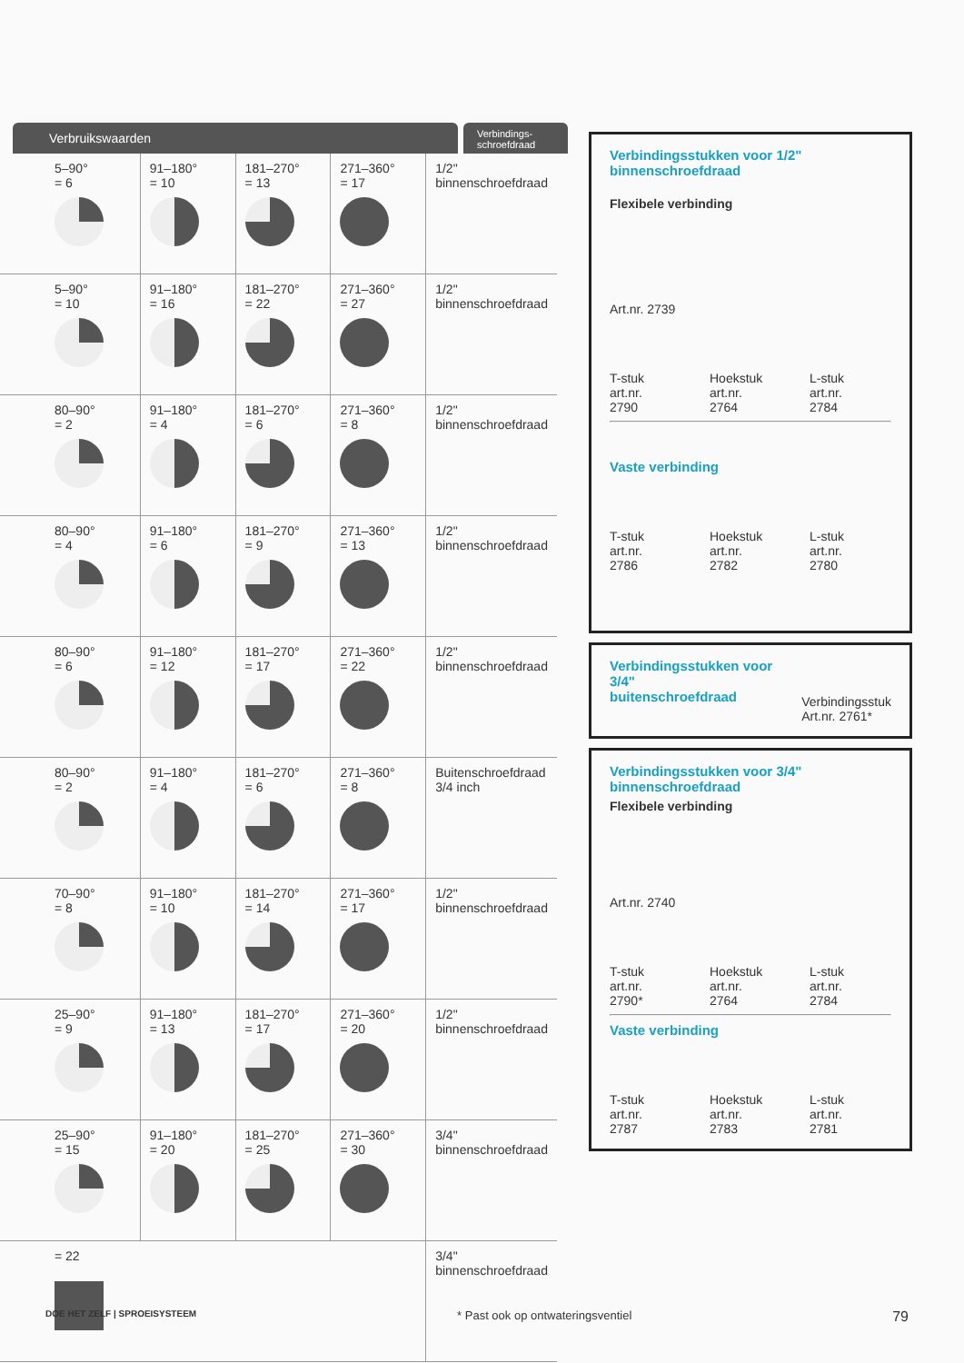Verbruikswaarden
Verbindings-
schroefdraad
| 5–90° = 6 | 91–180° = 10 | 181–270° = 13 | 271–360° = 17 | 1/2" binnenschroefdraad |
| 5–90° = 10 | 91–180° = 16 | 181–270° = 22 | 271–360° = 27 | 1/2" binnenschroefdraad |
| 80–90° = 2 | 91–180° = 4 | 181–270° = 6 | 271–360° = 8 | 1/2" binnenschroefdraad |
| 80–90° = 4 | 91–180° = 6 | 181–270° = 9 | 271–360° = 13 | 1/2" binnenschroefdraad |
| 80–90° = 6 | 91–180° = 12 | 181–270° = 17 | 271–360° = 22 | 1/2" binnenschroefdraad |
| 80–90° = 2 | 91–180° = 4 | 181–270° = 6 | 271–360° = 8 | Buitenschroefdraad 3/4 inch |
| 70–90° = 8 | 91–180° = 10 | 181–270° = 14 | 271–360° = 17 | 1/2" binnenschroefdraad |
| 25–90° = 9 | 91–180° = 13 | 181–270° = 17 | 271–360° = 20 | 1/2" binnenschroefdraad |
| 25–90° = 15 | 91–180° = 20 | 181–270° = 25 | 271–360° = 30 | 3/4" binnenschroefdraad |
| = 22 | | | | 3/4" binnenschroefdraad |
Verbindingsstukken voor 1/2"
binnenschroefdraad
Flexibele verbinding
Art.nr. 2739
T-stuk
art.nr. 2790
Hoekstuk
art.nr. 2764
L-stuk
art.nr. 2784
Vaste verbinding
T-stuk
art.nr. 2786
Hoekstuk
art.nr. 2782
L-stuk
art.nr. 2780
Verbindingsstukken voor 3/4"
buitenschroefdraad
Verbindingsstuk
Art.nr. 2761*
Verbindingsstukken voor 3/4"
binnenschroefdraad
Flexibele verbinding
Art.nr. 2740
T-stuk
art.nr. 2790*
Hoekstuk
art.nr. 2764
L-stuk
art.nr. 2784
Vaste verbinding
T-stuk
art.nr. 2787
Hoekstuk
art.nr. 2783
L-stuk
art.nr. 2781
DOE HET ZELF | SPROEISYSTEEM * Past ook op ontwateringsventiel 79